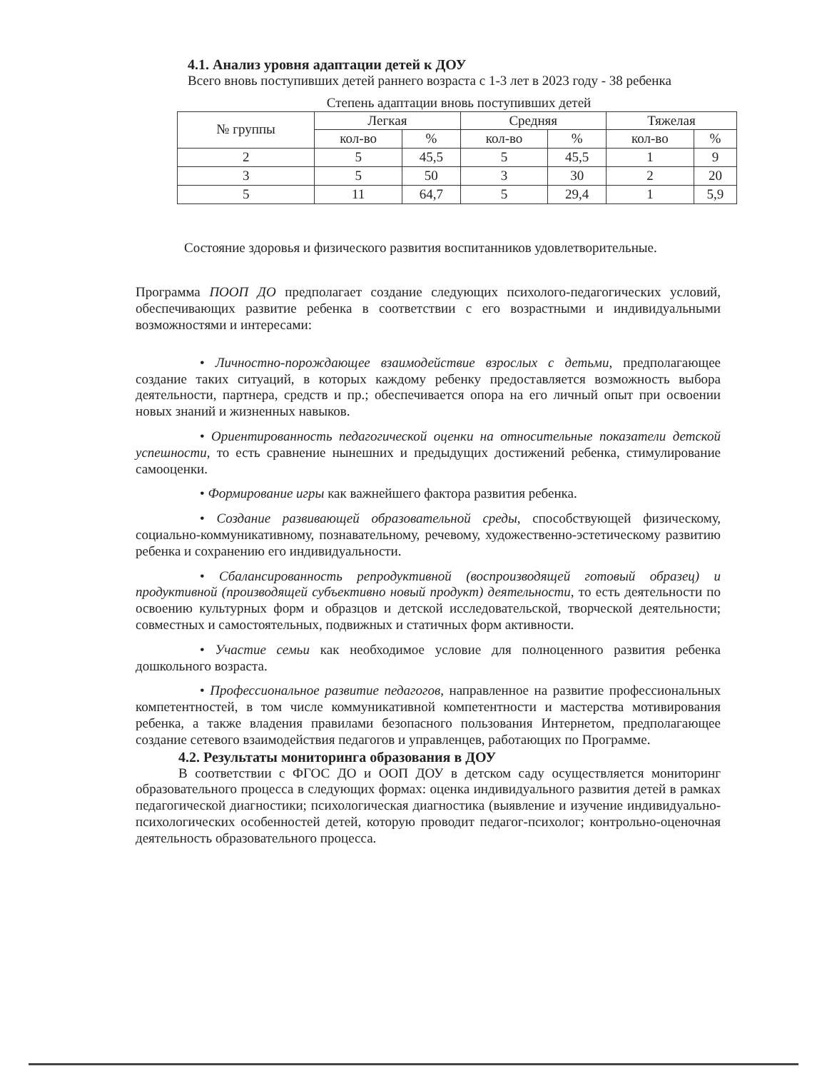4.1. Анализ уровня адаптации детей к ДОУ
Всего вновь поступивших детей раннего возраста с 1-3 лет в 2023 году - 38 ребенка
Степень адаптации вновь поступивших детей
| № группы | Легкая | | Средняя | | Тяжелая | |
| --- | --- | --- | --- | --- | --- | --- |
| | кол-во | % | кол-во | % | кол-во | % |
| 2 | 5 | 45,5 | 5 | 45,5 | 1 | 9 |
| 3 | 5 | 50 | 3 | 30 | 2 | 20 |
| 5 | 11 | 64,7 | 5 | 29,4 | 1 | 5,9 |
Состояние здоровья и физического развития воспитанников удовлетворительные.
Программа ПООП ДО предполагает создание следующих психолого-педагогических условий, обеспечивающих развитие ребенка в соответствии с его возрастными и индивидуальными возможностями и интересами:
• Личностно-порождающее взаимодействие взрослых с детьми, предполагающее создание таких ситуаций, в которых каждому ребенку предоставляется возможность выбора деятельности, партнера, средств и пр.; обеспечивается опора на его личный опыт при освоении новых знаний и жизненных навыков.
• Ориентированность педагогической оценки на относительные показатели детской успешности, то есть сравнение нынешних и предыдущих достижений ребенка, стимулирование самооценки.
• Формирование игры как важнейшего фактора развития ребенка.
• Создание развивающей образовательной среды, способствующей физическому, социально-коммуникативному, познавательному, речевому, художественно-эстетическому развитию ребенка и сохранению его индивидуальности.
• Сбалансированность репродуктивной (воспроизводящей готовый образец) и продуктивной (производящей субъективно новый продукт) деятельности, то есть деятельности по освоению культурных форм и образцов и детской исследовательской, творческой деятельности; совместных и самостоятельных, подвижных и статичных форм активности.
• Участие семьи как необходимое условие для полноценного развития ребенка дошкольного возраста.
• Профессиональное развитие педагогов, направленное на развитие профессиональных компетентностей, в том числе коммуникативной компетентности и мастерства мотивирования ребенка, а также владения правилами безопасного пользования Интернетом, предполагающее создание сетевого взаимодействия педагогов и управленцев, работающих по Программе.
4.2. Результаты мониторинга образования в ДОУ
В соответствии с ФГОС ДО и ООП ДОУ в детском саду осуществляется мониторинг образовательного процесса в следующих формах: оценка индивидуального развития детей в рамках педагогической диагностики; психологическая диагностика (выявление и изучение индивидуально-психологических особенностей детей, которую проводит педагог-психолог; контрольно-оценочная деятельность образовательного процесса.